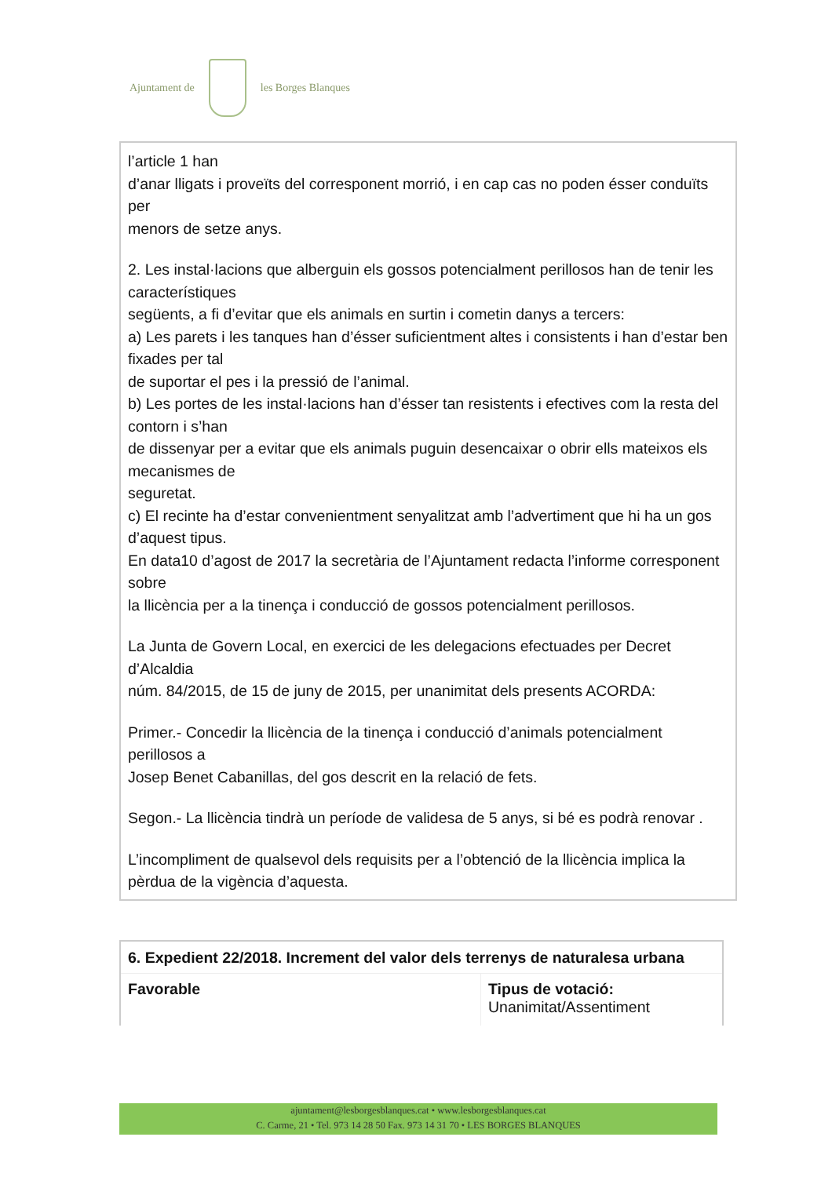Ajuntament de les Borges Blanques
l’article 1 han
d’anar lligats i proveïts del corresponent morrió, i en cap cas no poden ésser conduïts per
menors de setze anys.
2. Les instal·lacions que alberguin els gossos potencialment perillosos han de tenir les característiques
següents, a fi d’evitar que els animals en surtin i cometin danys a tercers:
a) Les parets i les tanques han d’ésser suficientment altes i consistents i han d’estar ben fixades per tal
de suportar el pes i la pressió de l’animal.
b) Les portes de les instal·lacions han d’ésser tan resistents i efectives com la resta del contorn i s’han
de dissenyar per a evitar que els animals puguin desencaixar o obrir ells mateixos els mecanismes de
seguretat.
c) El recinte ha d’estar convenientment senyalitzat amb l’advertiment que hi ha un gos d’aquest tipus.
En data10 d’agost de 2017 la secretària de l’Ajuntament redacta l’informe corresponent sobre
la llicència per a la tinença i conducció de gossos potencialment perillosos.
La Junta de Govern Local, en exercici de les delegacions efectuades per Decret d’Alcaldia
núm. 84/2015, de 15 de juny de 2015, per unanimitat dels presents ACORDA:
Primer.- Concedir la llicència de la tinença i conducció d’animals potencialment perillosos a
Josep Benet Cabanillas, del gos descrit en la relació de fets.
Segon.- La llicència tindrà un període de validesa de 5 anys, si bé es podrà renovar .
L’incompliment de qualsevol dels requisits per a l’obtenció de la llicència implica la pèrdua de la vigència d’aquesta.
| 6. Expedient 22/2018. Increment del valor dels terrenys de naturalesa urbana | |
| Favorable | Tipus de votació: Unanimitat/Assentiment |
ajuntament@lesborgesblanques.cat • www.lesborgesblanques.cat
C. Carme, 21 • Tel. 973 14 28 50 Fax. 973 14 31 70 • LES BORGES BLANQUES